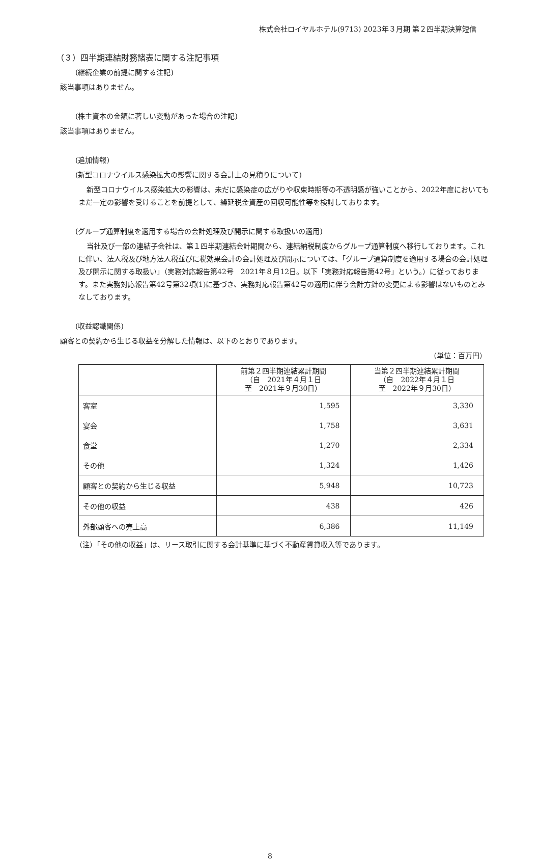株式会社ロイヤルホテル(9713) 2023年３月期 第２四半期決算短信
（３）四半期連結財務諸表に関する注記事項
(継続企業の前提に関する注記)
該当事項はありません。
(株主資本の金額に著しい変動があった場合の注記)
該当事項はありません。
(追加情報)
(新型コロナウイルス感染拡大の影響に関する会計上の見積りについて)
新型コロナウイルス感染拡大の影響は、未だに感染症の広がりや収束時期等の不透明感が強いことから、2022年度においてもまだ一定の影響を受けることを前提として、繰延税金資産の回収可能性等を検討しております。
(グループ通算制度を適用する場合の会計処理及び開示に関する取扱いの適用)
当社及び一部の連結子会社は、第１四半期連結会計期間から、連結納税制度からグループ通算制度へ移行しております。これに伴い、法人税及び地方法人税並びに税効果会計の会計処理及び開示については、「グループ通算制度を適用する場合の会計処理及び開示に関する取扱い」（実務対応報告第42号　2021年８月12日。以下「実務対応報告第42号」という。）に従っております。また実務対応報告第42号第32項(1)に基づき、実務対応報告第42号の適用に伴う会計方針の変更による影響はないものとみなしております。
(収益認識関係)
顧客との契約から生じる収益を分解した情報は、以下のとおりであります。
（単位：百万円）
| | 前第２四半期連結累計期間 （自 2021年４月１日 至 2021年９月30日） | 当第２四半期連結累計期間 （自 2022年４月１日 至 2022年９月30日） |
| --- | --- | --- |
| 客室 | 1,595 | 3,330 |
| 宴会 | 1,758 | 3,631 |
| 食堂 | 1,270 | 2,334 |
| その他 | 1,324 | 1,426 |
| 顧客との契約から生じる収益 | 5,948 | 10,723 |
| その他の収益 | 438 | 426 |
| 外部顧客への売上高 | 6,386 | 11,149 |
（注）「その他の収益」は、リース取引に関する会計基準に基づく不動産賃貸収入等であります。
8